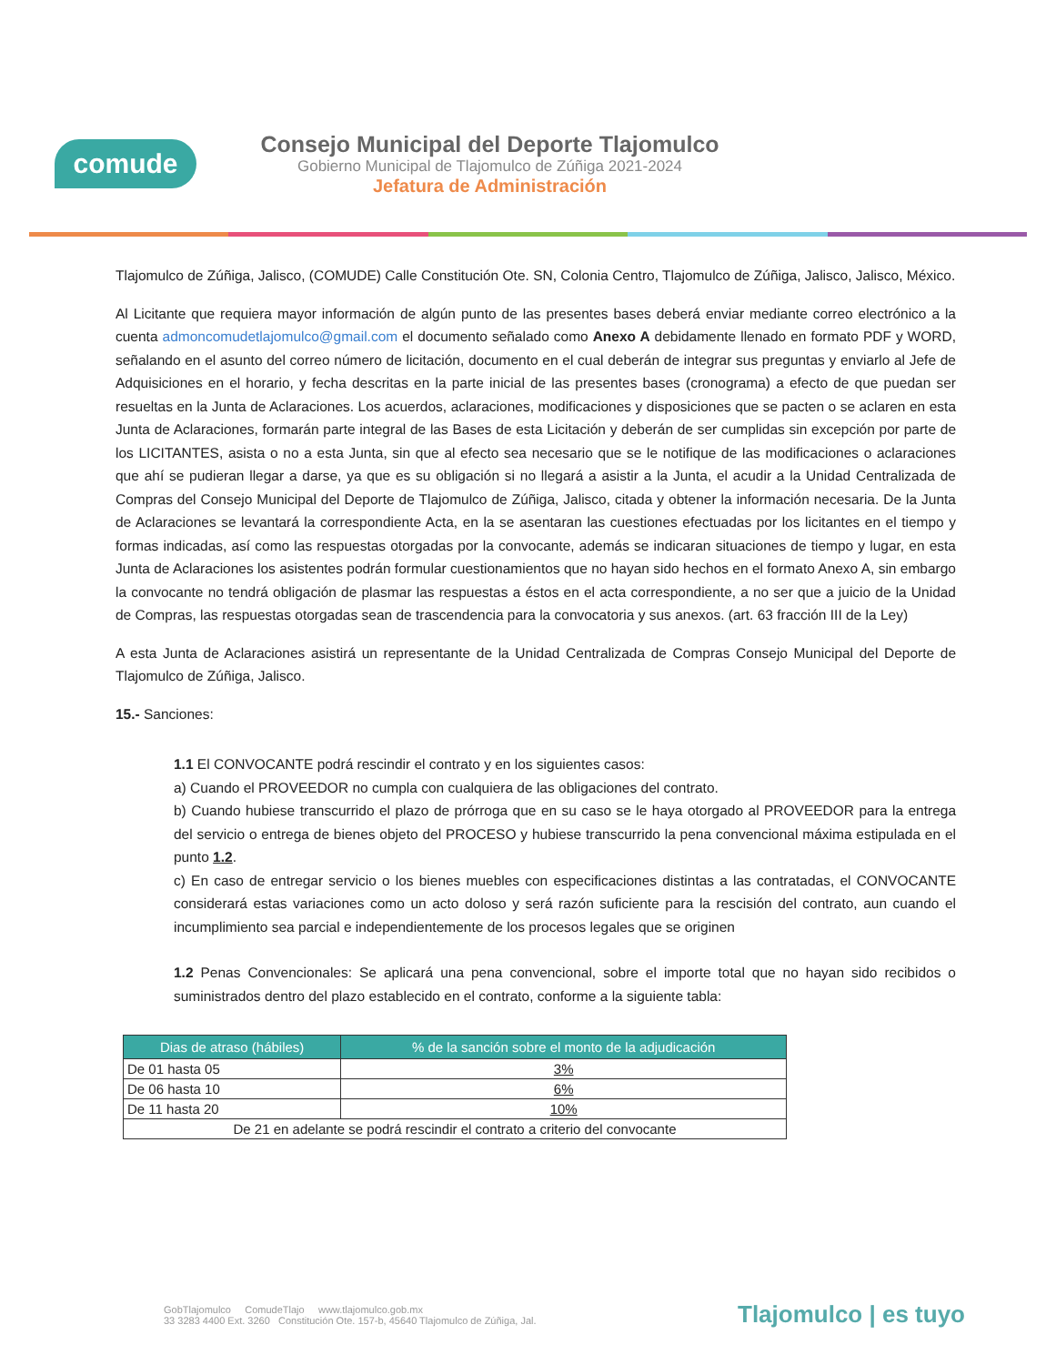comude
Consejo Municipal del Deporte Tlajomulco
Gobierno Municipal de Tlajomulco de Zúñiga 2021-2024
Jefatura de Administración
Tlajomulco de Zúñiga, Jalisco, (COMUDE) Calle Constitución Ote. SN, Colonia Centro, Tlajomulco de Zúñiga, Jalisco, Jalisco, México.
Al Licitante que requiera mayor información de algún punto de las presentes bases deberá enviar mediante correo electrónico a la cuenta admoncomudetlajomulco@gmail.com el documento señalado como Anexo A debidamente llenado en formato PDF y WORD, señalando en el asunto del correo número de licitación, documento en el cual deberán de integrar sus preguntas y enviarlo al Jefe de Adquisiciones en el horario, y fecha descritas en la parte inicial de las presentes bases (cronograma) a efecto de que puedan ser resueltas en la Junta de Aclaraciones. Los acuerdos, aclaraciones, modificaciones y disposiciones que se pacten o se aclaren en esta Junta de Aclaraciones, formarán parte integral de las Bases de esta Licitación y deberán de ser cumplidas sin excepción por parte de los LICITANTES, asista o no a esta Junta, sin que al efecto sea necesario que se le notifique de las modificaciones o aclaraciones que ahí se pudieran llegar a darse, ya que es su obligación si no llegará a asistir a la Junta, el acudir a la Unidad Centralizada de Compras del Consejo Municipal del Deporte de Tlajomulco de Zúñiga, Jalisco, citada y obtener la información necesaria. De la Junta de Aclaraciones se levantará la correspondiente Acta, en la se asentaran las cuestiones efectuadas por los licitantes en el tiempo y formas indicadas, así como las respuestas otorgadas por la convocante, además se indicaran situaciones de tiempo y lugar, en esta Junta de Aclaraciones los asistentes podrán formular cuestionamientos que no hayan sido hechos en el formato Anexo A, sin embargo la convocante no tendrá obligación de plasmar las respuestas a éstos en el acta correspondiente, a no ser que a juicio de la Unidad de Compras, las respuestas otorgadas sean de trascendencia para la convocatoria y sus anexos. (art. 63 fracción III de la Ley)
A esta Junta de Aclaraciones asistirá un representante de la Unidad Centralizada de Compras Consejo Municipal del Deporte de Tlajomulco de Zúñiga, Jalisco.
15.- Sanciones:
1.1 El CONVOCANTE podrá rescindir el contrato y en los siguientes casos:
a) Cuando el PROVEEDOR no cumpla con cualquiera de las obligaciones del contrato.
b) Cuando hubiese transcurrido el plazo de prórroga que en su caso se le haya otorgado al PROVEEDOR para la entrega del servicio o entrega de bienes objeto del PROCESO y hubiese transcurrido la pena convencional máxima estipulada en el punto 1.2.
c) En caso de entregar servicio o los bienes muebles con especificaciones distintas a las contratadas, el CONVOCANTE considerará estas variaciones como un acto doloso y será razón suficiente para la rescisión del contrato, aun cuando el incumplimiento sea parcial e independientemente de los procesos legales que se originen
1.2 Penas Convencionales: Se aplicará una pena convencional, sobre el importe total que no hayan sido recibidos o suministrados dentro del plazo establecido en el contrato, conforme a la siguiente tabla:
| Dias de atraso (hábiles) | % de la sanción sobre el monto de la adjudicación |
| --- | --- |
| De 01 hasta 05 | 3% |
| De 06 hasta 10 | 6% |
| De 11 hasta 20 | 10% |
| De 21 en adelante se podrá rescindir el contrato a criterio del convocante | |
GobTlajomulco ComudeTlajo www.tlajomulco.gob.mx
33 3283 4400 Ext. 3260 Constitución Ote. 157-b, 45640 Tlajomulco de Zúñiga, Jal.
Tlajomulco | es tuyo